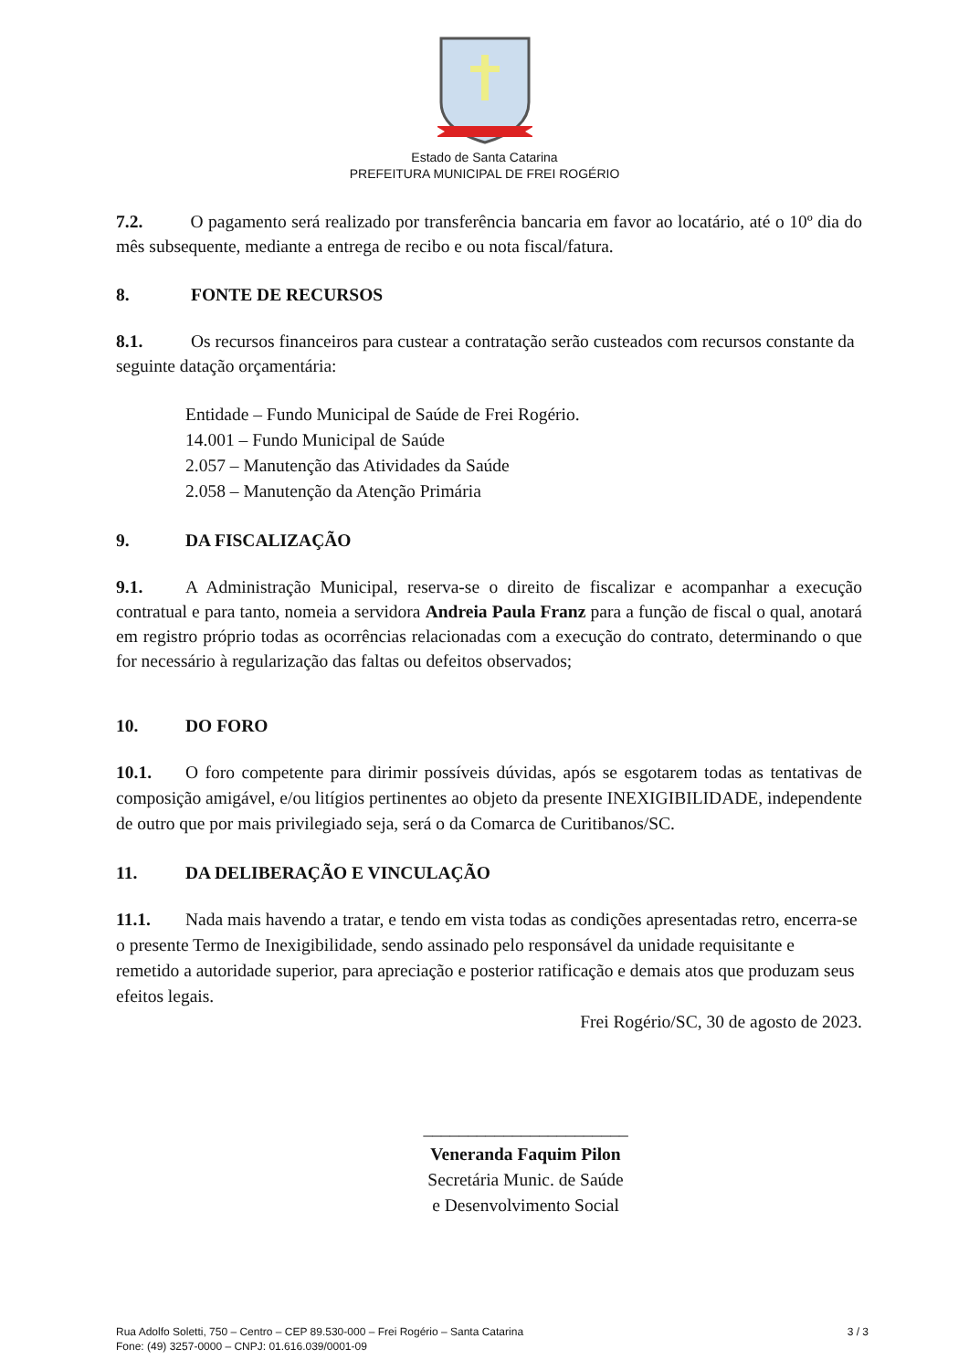Estado de Santa Catarina
PREFEITURA MUNICIPAL DE FREI ROGÉRIO
7.2. O pagamento será realizado por transferência bancaria em favor ao locatário, até o 10º dia do mês subsequente, mediante a entrega de recibo e ou nota fiscal/fatura.
8. FONTE DE RECURSOS
8.1. Os recursos financeiros para custear a contratação serão custeados com recursos constante da seguinte datação orçamentária:
Entidade – Fundo Municipal de Saúde de Frei Rogério.
14.001 – Fundo Municipal de Saúde
2.057 – Manutenção das Atividades da Saúde
2.058 – Manutenção da Atenção Primária
9. DA FISCALIZAÇÃO
9.1. A Administração Municipal, reserva-se o direito de fiscalizar e acompanhar a execução contratual e para tanto, nomeia a servidora Andreia Paula Franz para a função de fiscal o qual, anotará em registro próprio todas as ocorrências relacionadas com a execução do contrato, determinando o que for necessário à regularização das faltas ou defeitos observados;
10. DO FORO
10.1. O foro competente para dirimir possíveis dúvidas, após se esgotarem todas as tentativas de composição amigável, e/ou litígios pertinentes ao objeto da presente INEXIGIBILIDADE, independente de outro que por mais privilegiado seja, será o da Comarca de Curitibanos/SC.
11. DA DELIBERAÇÃO E VINCULAÇÃO
11.1. Nada mais havendo a tratar, e tendo em vista todas as condições apresentadas retro, encerra-se o presente Termo de Inexigibilidade, sendo assinado pelo responsável da unidade requisitante e remetido a autoridade superior, para apreciação e posterior ratificação e demais atos que produzam seus efeitos legais.
Frei Rogério/SC, 30 de agosto de 2023.
_______________________
Veneranda Faquim Pilon
Secretária Munic. de Saúde
e Desenvolvimento Social
Rua Adolfo Soletti, 750 – Centro – CEP 89.530-000 – Frei Rogério – Santa Catarina
Fone: (49) 3257-0000 – CNPJ: 01.616.039/0001-09
3 / 3